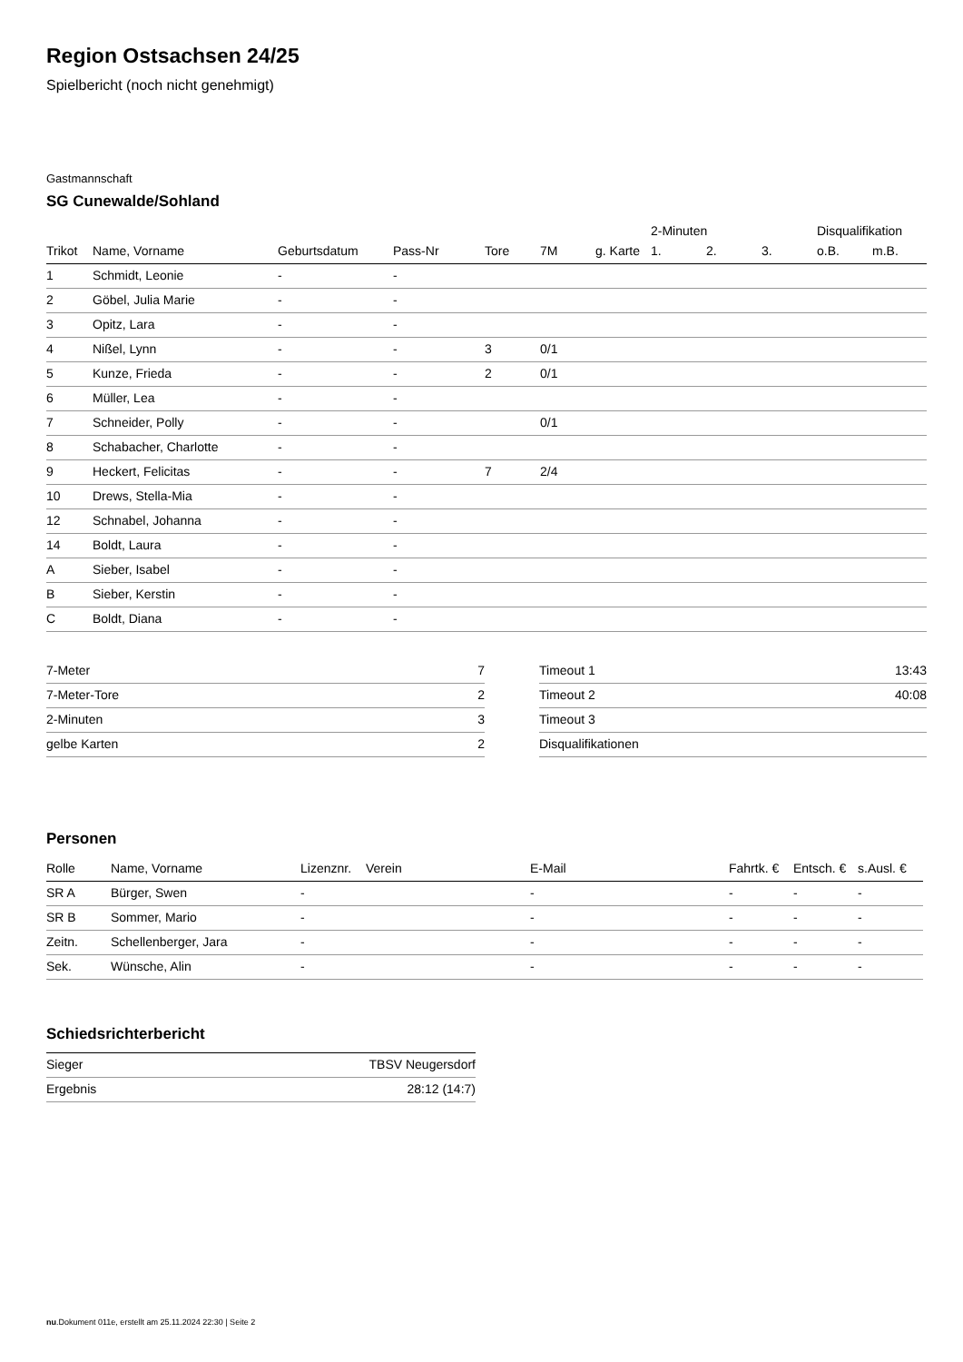Region Ostsachsen 24/25
Spielbericht (noch nicht genehmigt)
Gastmannschaft
SG Cunewalde/Sohland
| | | | | | | | 2-Minuten | | | Disqualifikation | |
| --- | --- | --- | --- | --- | --- | --- | --- | --- | --- | --- | --- |
| Trikot | Name, Vorname | Geburtsdatum | Pass-Nr | Tore | 7M | g. Karte | 1. | 2. | 3. | o.B. | m.B. |
| 1 | Schmidt, Leonie | - | - | | | | | | | | |
| 2 | Göbel, Julia Marie | - | - | | | | | | | | |
| 3 | Opitz, Lara | - | - | | | | | | | | |
| 4 | Nißel, Lynn | - | - | 3 | 0/1 | | | | | | |
| 5 | Kunze, Frieda | - | - | 2 | 0/1 | | | | | | |
| 6 | Müller, Lea | - | - | | | | | | | | |
| 7 | Schneider, Polly | - | - | | 0/1 | | | | | | |
| 8 | Schabacher, Charlotte | - | - | | | | | | | | |
| 9 | Heckert, Felicitas | - | - | 7 | 2/4 | | | | | | |
| 10 | Drews, Stella-Mia | - | - | | | | | | | | |
| 12 | Schnabel, Johanna | - | - | | | | | | | | |
| 14 | Boldt, Laura | - | - | | | | | | | | |
| A | Sieber, Isabel | - | - | | | | | | | | |
| B | Sieber, Kerstin | - | - | | | | | | | | |
| C | Boldt, Diana | - | - | | | | | | | | |
| 7-Meter | 7 |
| 7-Meter-Tore | 2 |
| 2-Minuten | 3 |
| gelbe Karten | 2 |
| Timeout 1 | 13:43 |
| Timeout 2 | 40:08 |
| Timeout 3 | |
| Disqualifikationen | |
Personen
| Rolle | Name, Vorname | Lizenznr. | Verein | E-Mail | Fahrtk. € | Entsch. € | s.Ausl. € |
| --- | --- | --- | --- | --- | --- | --- | --- |
| SR A | Bürger, Swen | - | | - | - | - | - |
| SR B | Sommer, Mario | - | | - | - | - | - |
| Zeitn. | Schellenberger, Jara | - | | - | - | - | - |
| Sek. | Wünsche, Alin | - | | - | - | - | - |
Schiedsrichterbericht
| Sieger | TBSV Neugersdorf |
| Ergebnis | 28:12 (14:7) |
nu.Dokument 011e, erstellt am 25.11.2024 22:30 | Seite 2